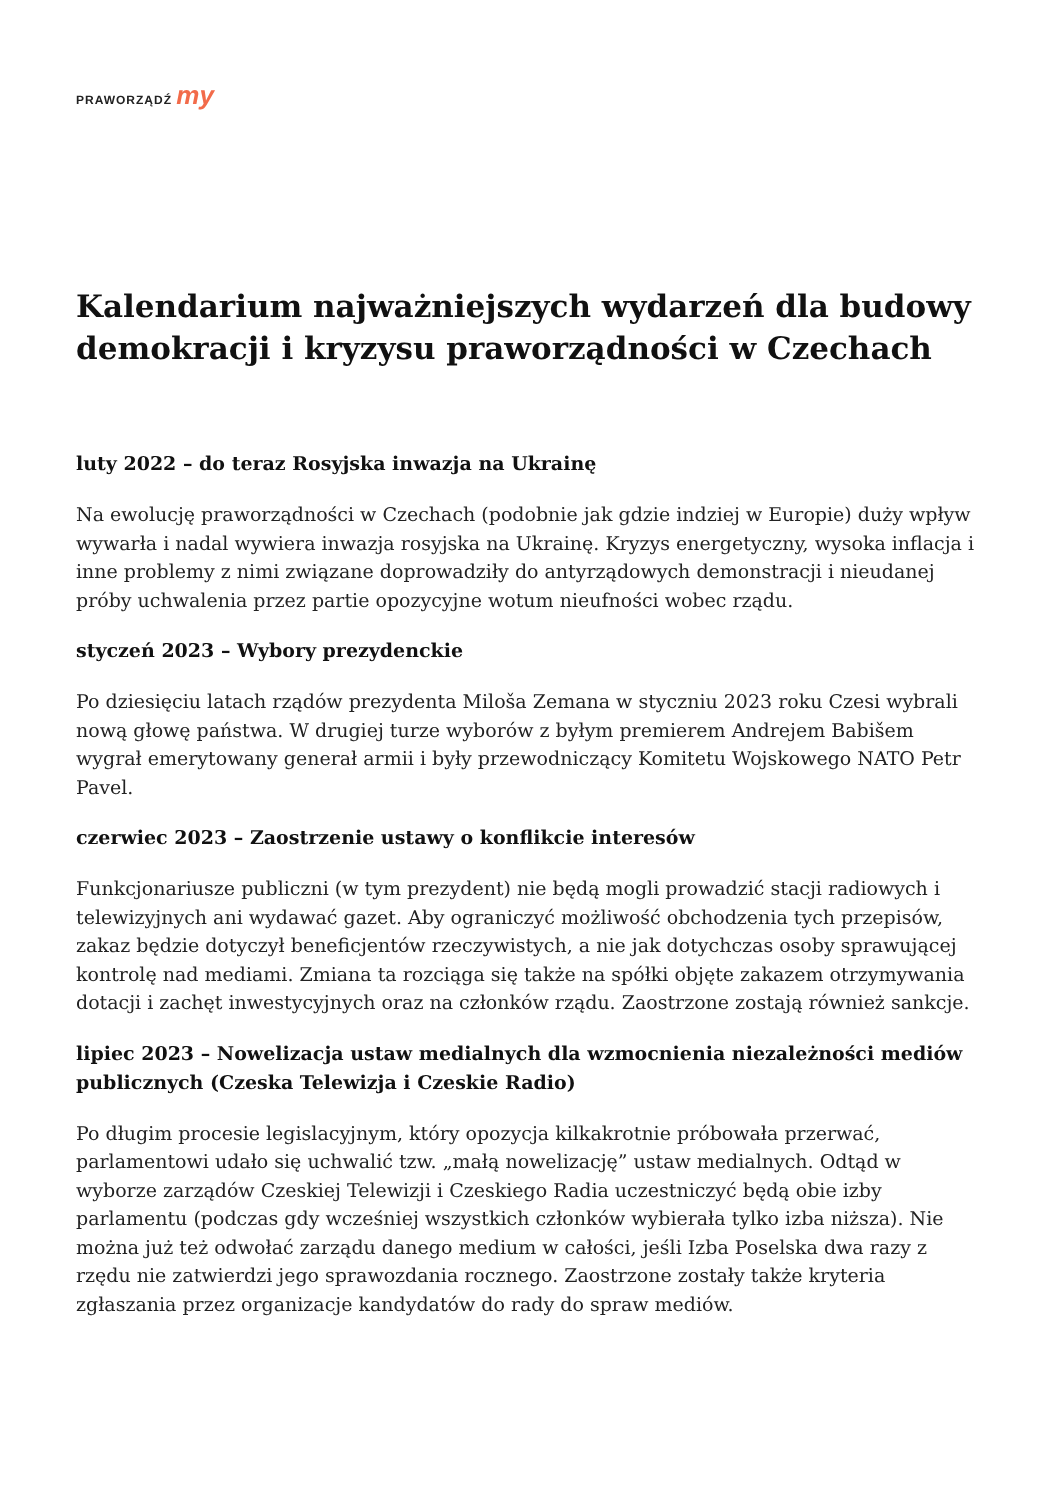PRAWORZĄDŹ my
Kalendarium najważniejszych wydarzeń dla budowy demokracji i kryzysu praworządności w Czechach
luty 2022 – do teraz Rosyjska inwazja na Ukrainę
Na ewolucję praworządności w Czechach (podobnie jak gdzie indziej w Europie) duży wpływ wywarła i nadal wywiera inwazja rosyjska na Ukrainę. Kryzys energetyczny, wysoka inflacja i inne problemy z nimi związane doprowadziły do antyrządowych demonstracji i nieudanej próby uchwalenia przez partie opozycyjne wotum nieufności wobec rządu.
styczeń 2023 – Wybory prezydenckie
Po dziesięciu latach rządów prezydenta Miloša Zemana w styczniu 2023 roku Czesi wybrali nową głowę państwa. W drugiej turze wyborów z byłym premierem Andrejem Babišem wygrał emerytowany generał armii i były przewodniczący Komitetu Wojskowego NATO Petr Pavel.
czerwiec 2023 – Zaostrzenie ustawy o konflikcie interesów
Funkcjonariusze publiczni (w tym prezydent) nie będą mogli prowadzić stacji radiowych i telewizyjnych ani wydawać gazet. Aby ograniczyć możliwość obchodzenia tych przepisów, zakaz będzie dotyczył beneficjentów rzeczywistych, a nie jak dotychczas osoby sprawującej kontrolę nad mediami. Zmiana ta rozciąga się także na spółki objęte zakazem otrzymywania dotacji i zachęt inwestycyjnych oraz na członków rządu. Zaostrzone zostają również sankcje.
lipiec 2023 – Nowelizacja ustaw medialnych dla wzmocnienia niezależności mediów publicznych (Czeska Telewizja i Czeskie Radio)
Po długim procesie legislacyjnym, który opozycja kilkakrotnie próbowała przerwać, parlamentowi udało się uchwalić tzw. „małą nowelizację” ustaw medialnych. Odtąd w wyborze zarządów Czeskiej Telewizji i Czeskiego Radia uczestniczyć będą obie izby parlamentu (podczas gdy wcześniej wszystkich członków wybierała tylko izba niższa). Nie można już też odwołać zarządu danego medium w całości, jeśli Izba Poselska dwa razy z rzędu nie zatwierdzi jego sprawozdania rocznego. Zaostrzone zostały także kryteria zgłaszania przez organizacje kandydatów do rady do spraw mediów.